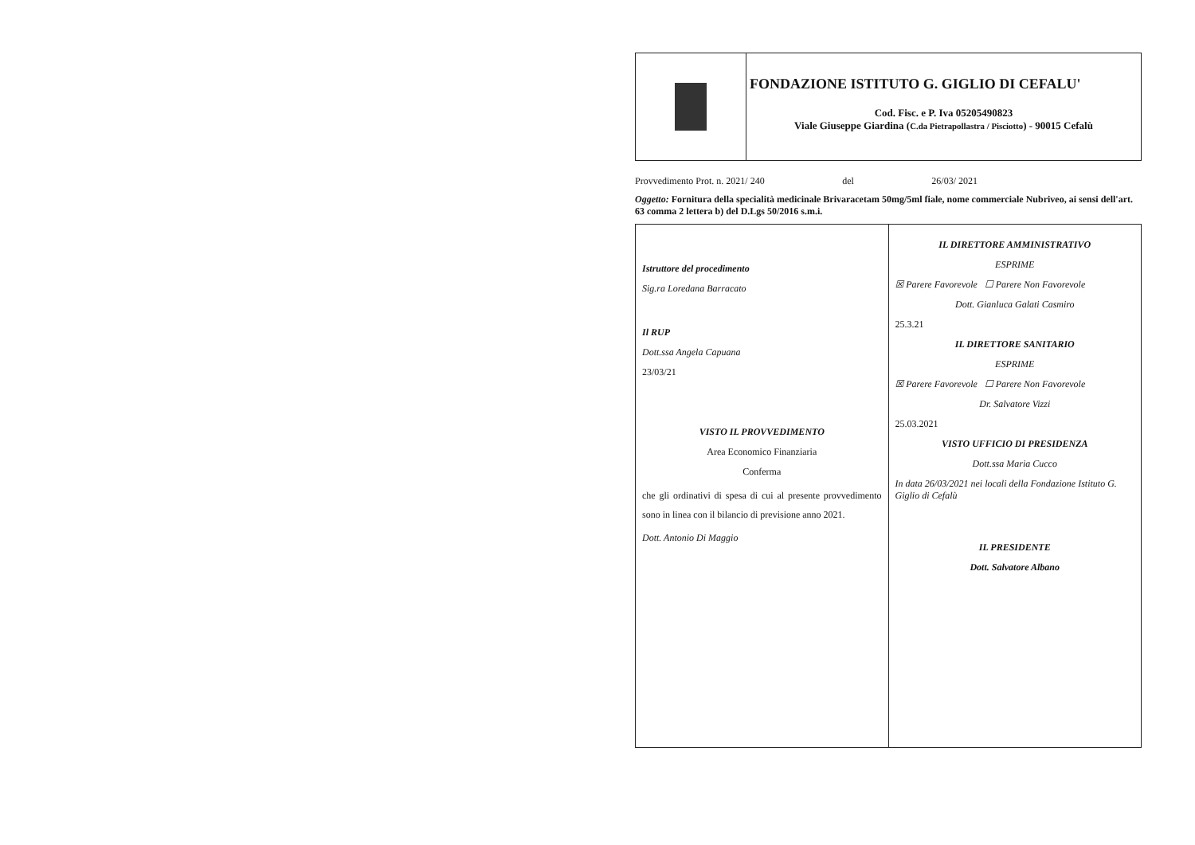FONDAZIONE ISTITUTO G. GIGLIO DI CEFALU'
Cod. Fisc. e P. Iva 05205490823
Viale Giuseppe Giardina (C.da Pietrapollastra / Pisciotto) - 90015 Cefalù
Provvedimento Prot. n. 2021/ 240 del 26/03/ 2021
Oggetto: Fornitura della specialità medicinale Brivaracetam 50mg/5ml fiale, nome commerciale Nubriveo, ai sensi dell'art. 63 comma 2 lettera b) del D.Lgs 50/2016 s.m.i.
| Istruttore del procedimento Sig.ra Loredana Barracato Il RUP Dott.ssa Angela Capuana 23/03/21 VISTO IL PROVVEDIMENTO Area Economico Finanziaria Conferma che gli ordinativi di spesa di cui al presente provvedimento sono in linea con il bilancio di previsione anno 2021. Dott. Antonio Di Maggio | IL DIRETTORE AMMINISTRATIVO ESPRIME ☒ Parere Favorevole ☐ Parere Non Favorevole Dott. Gianluca Galati Casmiro 25.3.21 IL DIRETTORE SANITARIO ESPRIME ☒ Parere Favorevole ☐ Parere Non Favorevole Dr. Salvatore Vizzi 25.03.2021 VISTO UFFICIO DI PRESIDENZA Dott.ssa Maria Cucco In data 26/03/2021 nei locali della Fondazione Istituto G. Giglio di Cefalù IL PRESIDENTE Dott. Salvatore Albano |